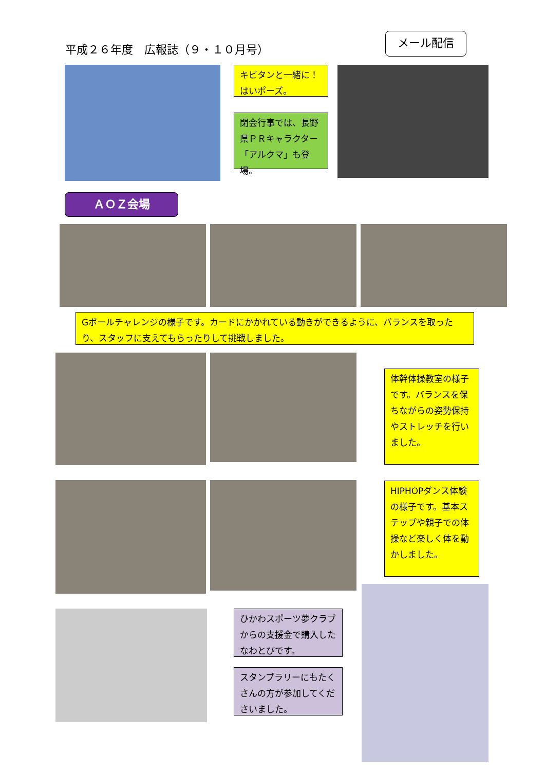平成２６年度　広報誌（９・１０月号）
メール配信
キビタンと一緒に！はいポーズ。
閉会行事では、長野県ＰＲキャラクター「アルクマ」も登場。
ＡＯＺ会場
Gボールチャレンジの様子です。カードにかかれている動きができるように、バランスを取ったり、スタッフに支えてもらったりして挑戦しました。
体幹体操教室の様子です。バランスを保ちながらの姿勢保持やストレッチを行いました。
HIPHOPダンス体験の様子です。基本ステップや親子での体操など楽しく体を動かしました。
ひかわスポーツ夢クラブからの支援金で購入したなわとびです。
スタンプラリーにもたくさんの方が参加してくださいました。